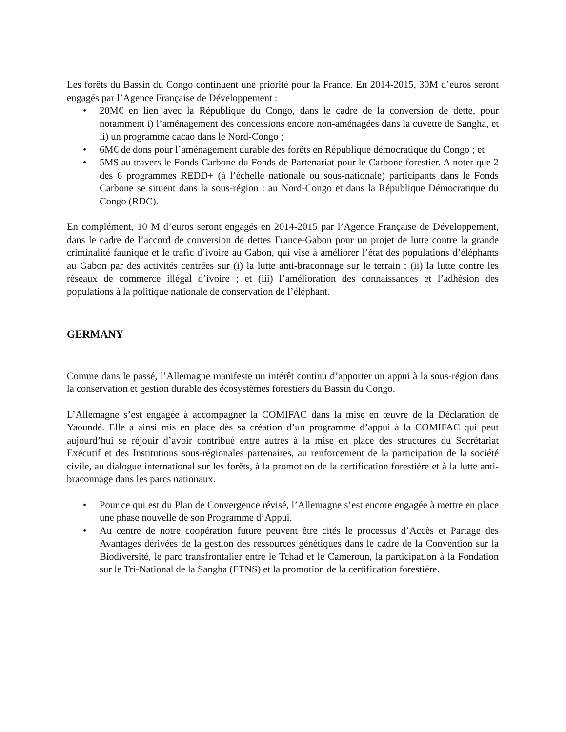Les forêts du Bassin du Congo continuent une priorité pour la France. En 2014-2015, 30M d’euros seront engagés par l’Agence Française de Développement :
• 20M€ en lien avec la République du Congo, dans le cadre de la conversion de dette, pour notamment i) l’aménagement des concessions encore non-aménagées dans la cuvette de Sangha, et ii) un programme cacao dans le Nord-Congo ;
• 6M€ de dons pour l’aménagement durable des forêts en République démocratique du Congo ; et
• 5M$ au travers le Fonds Carbone du Fonds de Partenariat pour le Carbone forestier. A noter que 2 des 6 programmes REDD+ (à l’échelle nationale ou sous-nationale) participants dans le Fonds Carbone se situent dans la sous-région : au Nord-Congo et dans la République Démocratique du Congo (RDC).
En complément, 10 M d’euros seront engagés en 2014-2015 par l’Agence Française de Développement, dans le cadre de l’accord de conversion de dettes France-Gabon pour un projet de lutte contre la grande criminalité faunique et le trafic d’ivoire au Gabon, qui vise à améliorer l’état des populations d’éléphants au Gabon par des activités centrées sur (i) la lutte anti-braconnage sur le terrain ; (ii) la lutte contre les réseaux de commerce illégal d’ivoire ; et (iii) l’amélioration des connaissances et l’adhésion des populations à la politique nationale de conservation de l’éléphant.
GERMANY
Comme dans le passé, l’Allemagne manifeste un intérêt continu d’apporter un appui à la sous-région dans la conservation et gestion durable des écosystèmes forestiers du Bassin du Congo.
L’Allemagne s’est engagée à accompagner la COMIFAC dans la mise en œuvre de la Déclaration de Yaoundé. Elle a ainsi mis en place dès sa création d’un programme d’appui à la COMIFAC qui peut aujourd’hui se réjouir d’avoir contribué entre autres à la mise en place des structures du Secrétariat Exécutif et des Institutions sous-régionales partenaires, au renforcement de la participation de la société civile, au dialogue international sur les forêts, à la promotion de la certification forestière et à la lutte anti-braconnage dans les parcs nationaux.
• Pour ce qui est du Plan de Convergence révisé, l’Allemagne s’est encore engagée à mettre en place une phase nouvelle de son Programme d’Appui.
• Au centre de notre coopération future peuvent être cités le processus d’Accès et Partage des Avantages dérivées de la gestion des ressources génétiques dans le cadre de la Convention sur la Biodiversité, le parc transfrontalier entre le Tchad et le Cameroun, la participation à la Fondation sur le Tri-National de la Sangha (FTNS) et la promotion de la certification forestière.